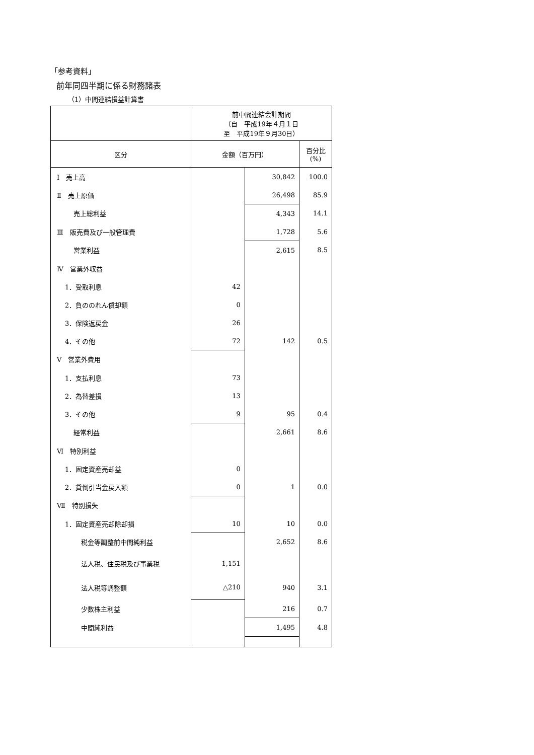「参考資料」
前年同四半期に係る財務諸表
（1）中間連結損益計算書
| | 前中間連結会計期間 （自 平成19年４月１日 至 平成19年９月30日） | | |
| 区分 | 金額（百万円） | | 百分比 (%) |
| Ⅰ 売上高 | | 30,842 | 100.0 |
| Ⅱ 売上原価 | | 26,498 | 85.9 |
| 売上総利益 | | 4,343 | 14.1 |
| Ⅲ 販売費及び一般管理費 | | 1,728 | 5.6 |
| 営業利益 | | 2,615 | 8.5 |
| Ⅳ 営業外収益 | | | |
| 1．受取利息 | 42 | | |
| 2．負ののれん償却額 | 0 | | |
| 3．保険返戻金 | 26 | | |
| 4．その他 | 72 | 142 | 0.5 |
| Ⅴ 営業外費用 | | | |
| 1．支払利息 | 73 | | |
| 2．為替差損 | 13 | | |
| 3．その他 | 9 | 95 | 0.4 |
| 経常利益 | | 2,661 | 8.6 |
| Ⅵ 特別利益 | | | |
| 1．固定資産売却益 | 0 | | |
| 2．貸倒引当金戻入額 | 0 | 1 | 0.0 |
| Ⅶ 特別損失 | | | |
| 1．固定資産売却除却損 | 10 | 10 | 0.0 |
| 税金等調整前中間純利益 | | 2,652 | 8.6 |
| 法人税、住民税及び事業税 | 1,151 | | |
| 法人税等調整額 | △210 | 940 | 3.1 |
| 少数株主利益 | | 216 | 0.7 |
| 中間純利益 | | 1,495 | 4.8 |